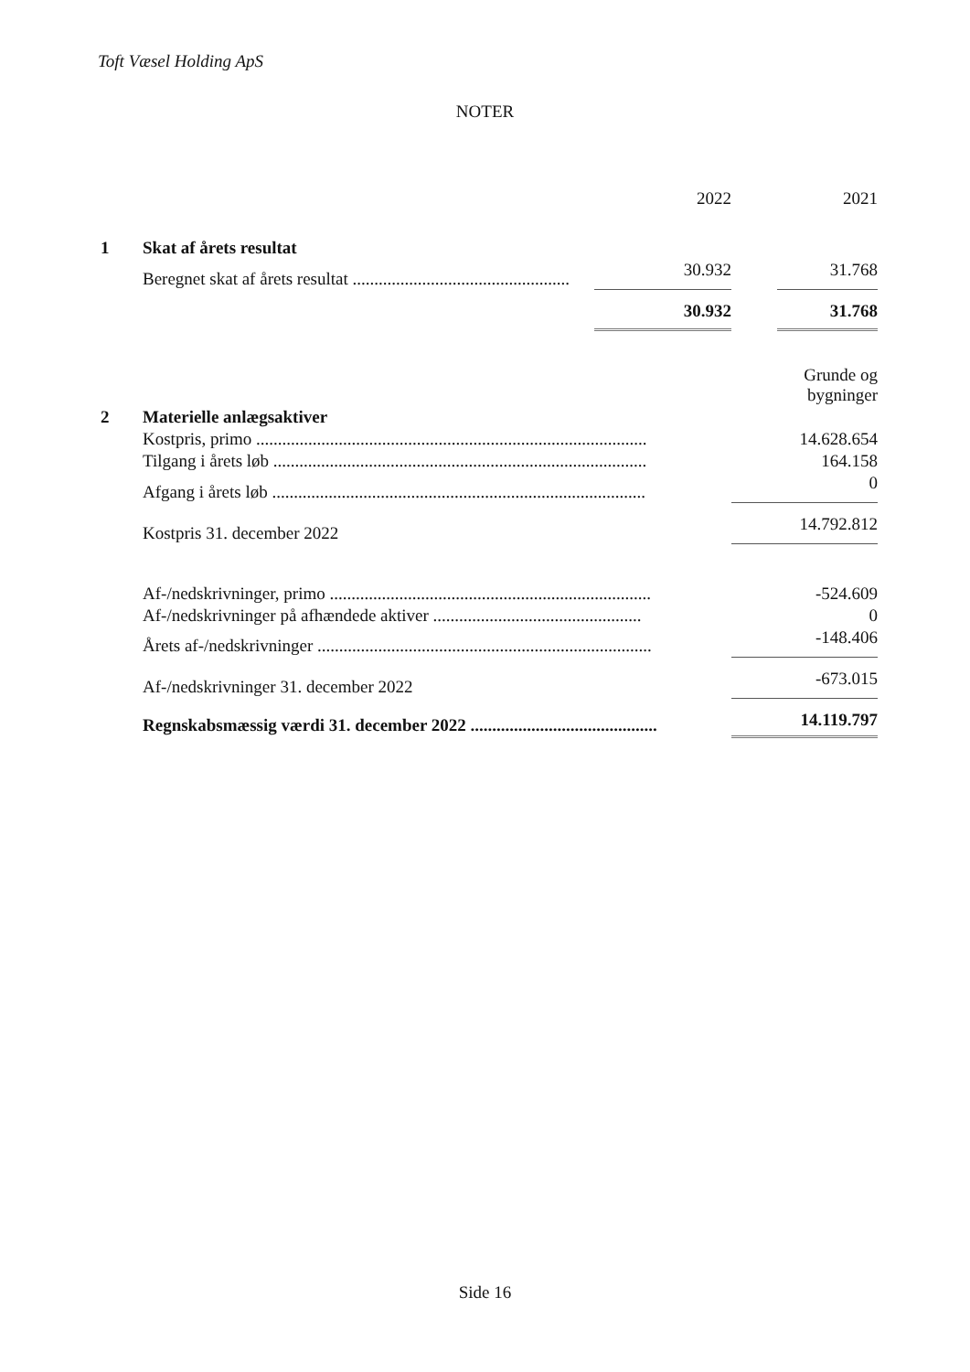Toft Væsel Holding ApS
NOTER
| | | 2022 | | 2021 |
| --- | --- | --- | --- | --- |
| 1 | Skat af årets resultat | | | |
| | Beregnet skat af årets resultat .................................................. | 30.932 | | 31.768 |
| | | 30.932 | | 31.768 |
| | | Grunde og bygninger |
| 2 | Materielle anlægsaktiver | |
| | Kostpris, primo .......................................................................................... | 14.628.654 |
| | Tilgang i årets løb ...................................................................................... | 164.158 |
| | Afgang i årets løb ...................................................................................... | 0 |
| | Kostpris 31. december 2022 | 14.792.812 |
| | Af-/nedskrivninger, primo .......................................................................... | -524.609 |
| | Af-/nedskrivninger på afhændede aktiver ................................................ | 0 |
| | Årets af-/nedskrivninger ............................................................................. | -148.406 |
| | Af-/nedskrivninger 31. december 2022 | -673.015 |
| | Regnskabsmæssig værdi 31. december 2022 ........................................... | 14.119.797 |
Side 16